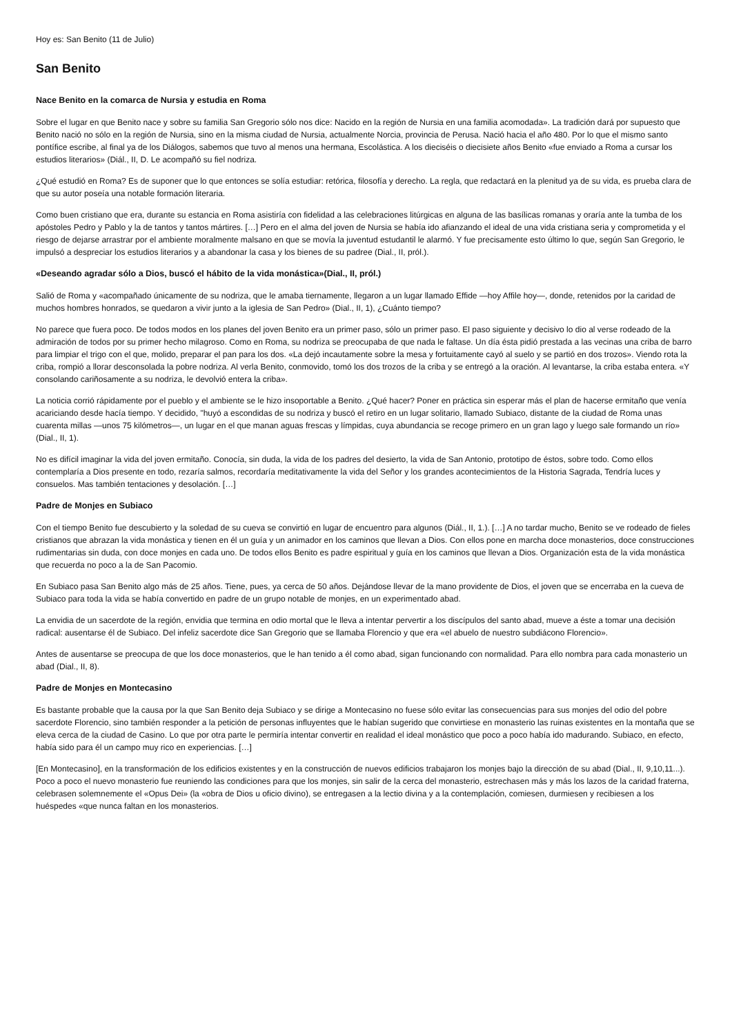Hoy es: San Benito (11 de Julio)
San Benito
Nace Benito en la comarca de Nursia y estudia en Roma
Sobre el lugar en que Benito nace y sobre su familia San Gregorio sólo nos dice: Nacido en la región de Nursia en una familia acomodada». La tradición dará por supuesto que Benito nació no sólo en la región de Nursia, sino en la misma ciudad de Nursia, actualmente Norcia, provincia de Perusa. Nació hacia el año 480. Por lo que el mismo santo pontífice escribe, al final ya de los Diálogos, sabemos que tuvo al menos una hermana, Escolástica. A los dieciséis o diecisiete años Benito «fue enviado a Roma a cursar los estudios literarios» (Diál., II, D. Le acompañó su fiel nodriza.
¿Qué estudió en Roma? Es de suponer que lo que entonces se solía estudiar: retórica, filosofía y derecho. La regla, que redactará en la plenitud ya de su vida, es prueba clara de que su autor poseía una notable formación literaria.
Como buen cristiano que era, durante su estancia en Roma asistiría con fidelidad a las celebraciones litúrgicas en alguna de las basílicas romanas y oraría ante la tumba de los apóstoles Pedro y Pablo y la de tantos y tantos mártires. […] Pero en el alma del joven de Nursia se había ido afianzando el ideal de una vida cristiana seria y comprometida y el riesgo de dejarse arrastrar por el ambiente moralmente malsano en que se movía la juventud estudantil le alarmó. Y fue precisamente esto último lo que, según San Gregorio, le impulsó a despreciar los estudios literarios y a abandonar la casa y los bienes de su padree (Dial., II, pról.).
«Deseando agradar sólo a Dios, buscó el hábito de la vida monástica»(Dial., II, pról.)
Salió de Roma y «acompañado únicamente de su nodriza, que le amaba tiernamente, llegaron a un lugar llamado Effide —hoy Affile hoy—, donde, retenidos por la caridad de muchos hombres honrados, se quedaron a vivir junto a la iglesia de San Pedro» (Dial., II, 1), ¿Cuánto tiempo?
No parece que fuera poco. De todos modos en los planes del joven Benito era un primer paso, sólo un primer paso. El paso siguiente y decisivo lo dio al verse rodeado de la admiración de todos por su primer hecho milagroso. Como en Roma, su nodriza se preocupaba de que nada le faltase. Un día ésta pidió prestada a las vecinas una criba de barro para limpiar el trigo con el que, molido, preparar el pan para los dos. «La dejó incautamente sobre la mesa y fortuitamente cayó al suelo y se partió en dos trozos». Viendo rota la criba, rompió a llorar desconsolada la pobre nodriza. Al verla Benito, conmovido, tomó los dos trozos de la criba y se entregó a la oración. Al levantarse, la criba estaba entera. «Y consolando cariñosamente a su nodriza, le devolvió entera la criba».
La noticia corrió rápidamente por el pueblo y el ambiente se le hizo insoportable a Benito. ¿Qué hacer? Poner en práctica sin esperar más el plan de hacerse ermitaño que venía acariciando desde hacía tiempo. Y decidido, "huyó a escondidas de su nodriza y buscó el retiro en un lugar solitario, llamado Subiaco, distante de la ciudad de Roma unas cuarenta millas —unos 75 kilómetros—, un lugar en el que manan aguas frescas y límpidas, cuya abundancia se recoge primero en un gran lago y luego sale formando un río» (Dial., II, 1).
No es difícil imaginar la vida del joven ermitaño. Conocía, sin duda, la vida de los padres del desierto, la vida de San Antonio, prototipo de éstos, sobre todo. Como ellos contemplaría a Dios presente en todo, rezaría salmos, recordaría meditativamente la vida del Señor y los grandes acontecimientos de la Historia Sagrada, Tendría luces y consuelos. Mas también tentaciones y desolación. […]
Padre de Monjes en Subiaco
Con el tiempo Benito fue descubierto y la soledad de su cueva se convirtió en lugar de encuentro para algunos (Diál., II, 1.). […] A no tardar mucho, Benito se ve rodeado de fieles cristianos que abrazan la vida monástica y tienen en él un guía y un animador en los caminos que llevan a Dios. Con ellos pone en marcha doce monasterios, doce construcciones rudimentarias sin duda, con doce monjes en cada uno. De todos ellos Benito es padre espiritual y guía en los caminos que llevan a Dios. Organización esta de la vida monástica que recuerda no poco a la de San Pacomio.
En Subiaco pasa San Benito algo más de 25 años. Tiene, pues, ya cerca de 50 años. Dejándose llevar de la mano providente de Dios, el joven que se encerraba en la cueva de Subiaco para toda la vida se había convertido en padre de un grupo notable de monjes, en un experimentado abad.
La envidia de un sacerdote de la región, envidia que termina en odio mortal que le lleva a intentar pervertir a los discípulos del santo abad, mueve a éste a tomar una decisión radical: ausentarse él de Subiaco. Del infeliz sacerdote dice San Gregorio que se llamaba Florencio y que era «el abuelo de nuestro subdiácono Florencio».
Antes de ausentarse se preocupa de que los doce monasterios, que le han tenido a él como abad, sigan funcionando con normalidad. Para ello nombra para cada monasterio un abad (Dial., II, 8).
Padre de Monjes en Montecasino
Es bastante probable que la causa por la que San Benito deja Subiaco y se dirige a Montecasino no fuese sólo evitar las consecuencias para sus monjes del odio del pobre sacerdote Florencio, sino también responder a la petición de personas influyentes que le habían sugerido que convirtiese en monasterio las ruinas existentes en la montaña que se eleva cerca de la ciudad de Casino. Lo que por otra parte le permiría intentar convertir en realidad el ideal monástico que poco a poco había ido madurando. Subiaco, en efecto, había sido para él un campo muy rico en experiencias. […]
[En Montecasino], en la transformación de los edificios existentes y en la construcción de nuevos edificios trabajaron los monjes bajo la dirección de su abad (Dial., II, 9,10,11...). Poco a poco el nuevo monasterio fue reuniendo las condiciones para que los monjes, sin salir de la cerca del monasterio, estrechasen más y más los lazos de la caridad fraterna, celebrasen solemnemente el «Opus Dei» (la «obra de Dios u oficio divino), se entregasen a la lectio divina y a la contemplación, comiesen, durmiesen y recibiesen a los huéspedes «que nunca faltan en los monasterios.